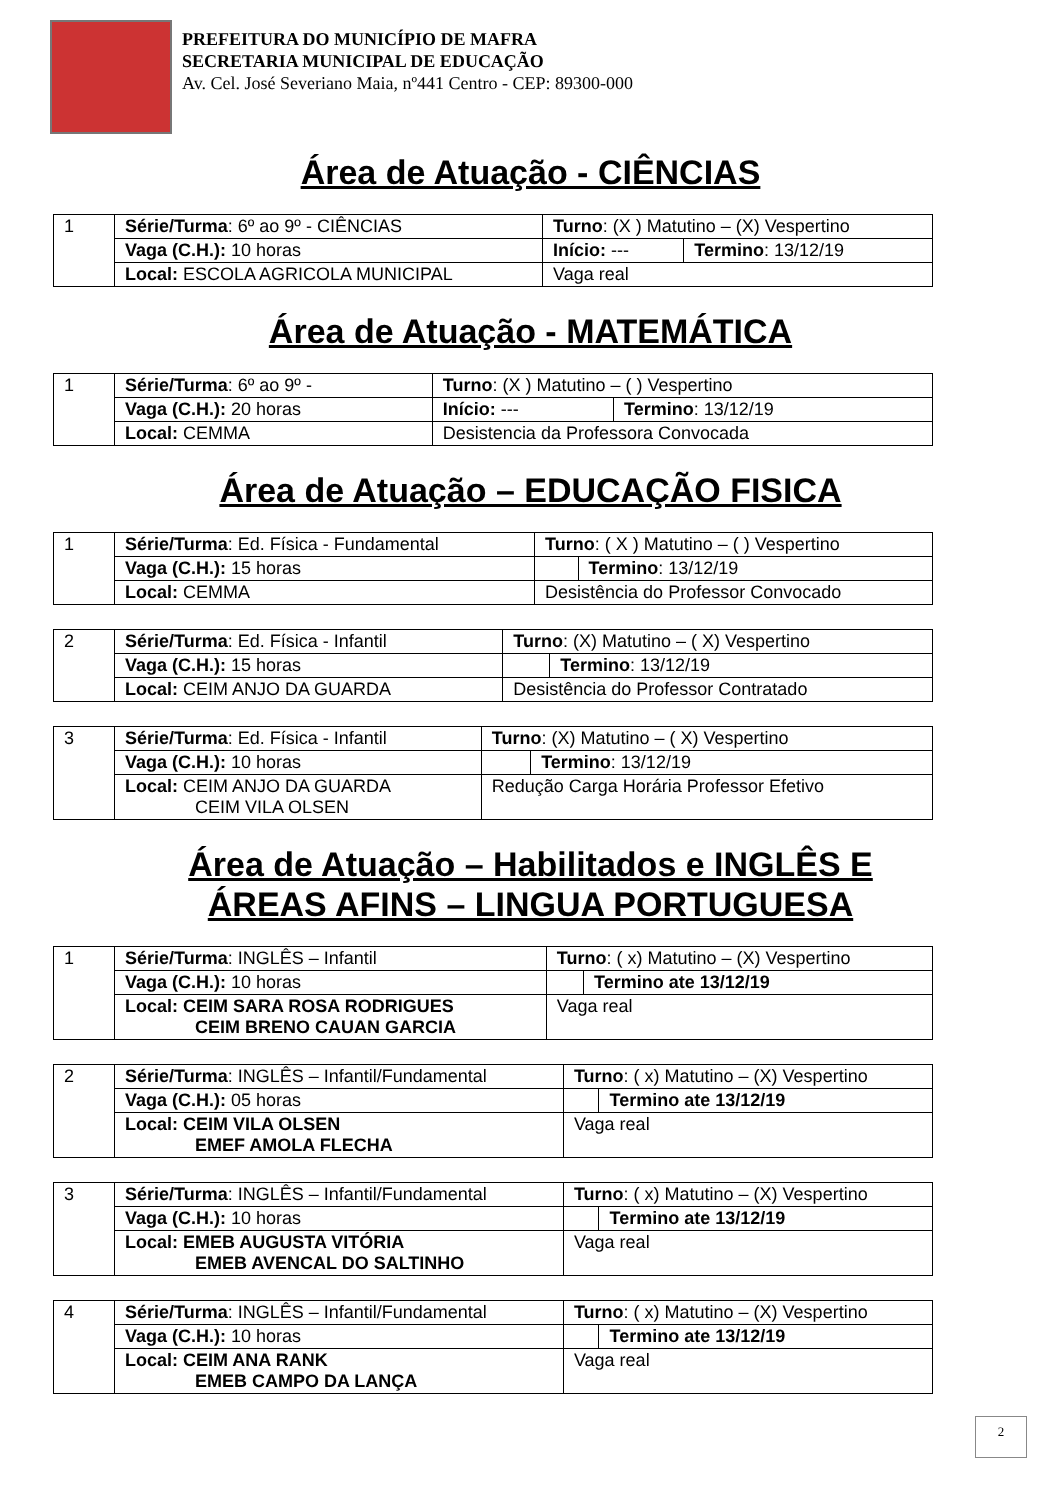PREFEITURA DO MUNICÍPIO DE MAFRA
SECRETARIA MUNICIPAL DE EDUCAÇÃO
Av. Cel. José Severiano Maia, nº441 Centro - CEP: 89300-000
Área de Atuação - CIÊNCIAS
| 1 | Série/Turma : 6º ao 9º - CIÊNCIAS | Turno : (X ) Matutino – (X) Vespertino | |
| | Vaga (C.H.): 10 horas | Início: --- | Termino : 13/12/19 |
| | Local: ESCOLA AGRICOLA MUNICIPAL | Vaga real | |
Área de Atuação - MATEMÁTICA
| 1 | Série/Turma : 6º ao 9º - | Turno : (X ) Matutino – ( ) Vespertino | |
| | Vaga (C.H.): 20 horas | Início: --- | Termino : 13/12/19 |
| | Local: CEMMA | Desistencia da Professora Convocada | |
Área de Atuação – EDUCAÇÃO FISICA
| 1 | Série/Turma : Ed. Física - Fundamental | Turno : ( X ) Matutino – ( ) Vespertino | |
| | Vaga (C.H.): 15 horas | | Termino : 13/12/19 |
| | Local: CEMMA | Desistência do Professor Convocado | |
| 2 | Série/Turma : Ed. Física - Infantil | Turno : (X) Matutino – ( X) Vespertino | |
| | Vaga (C.H.): 15 horas | | Termino : 13/12/19 |
| | Local: CEIM ANJO DA GUARDA | Desistência do Professor Contratado | |
| 3 | Série/Turma : Ed. Física - Infantil | Turno : (X) Matutino – ( X) Vespertino | |
| | Vaga (C.H.): 10 horas | | Termino : 13/12/19 |
| | Local: CEIM ANJO DA GUARDA CEIM VILA OLSEN | Redução Carga Horária Professor Efetivo | |
Área de Atuação – Habilitados e INGLÊS E
ÁREAS AFINS – LINGUA PORTUGUESA
| 1 | Série/Turma : INGLÊS – Infantil | Turno : ( x) Matutino – (X) Vespertino | |
| | Vaga (C.H.): 10 horas | | Termino ate 13/12/19 |
| | Local: CEIM SARA ROSA RODRIGUES CEIM BRENO CAUAN GARCIA | Vaga real | |
| 2 | Série/Turma : INGLÊS – Infantil/Fundamental | Turno : ( x) Matutino – (X) Vespertino | |
| | Vaga (C.H.): 05 horas | | Termino ate 13/12/19 |
| | Local: CEIM VILA OLSEN EMEF AMOLA FLECHA | Vaga real | |
| 3 | Série/Turma : INGLÊS – Infantil/Fundamental | Turno : ( x) Matutino – (X) Vespertino | |
| | Vaga (C.H.): 10 horas | | Termino ate 13/12/19 |
| | Local: EMEB AUGUSTA VITÓRIA EMEB AVENCAL DO SALTINHO | Vaga real | |
| 4 | Série/Turma : INGLÊS – Infantil/Fundamental | Turno : ( x) Matutino – (X) Vespertino | |
| | Vaga (C.H.): 10 horas | | Termino ate 13/12/19 |
| | Local: CEIM ANA RANK EMEB CAMPO DA LANÇA | Vaga real | |
2